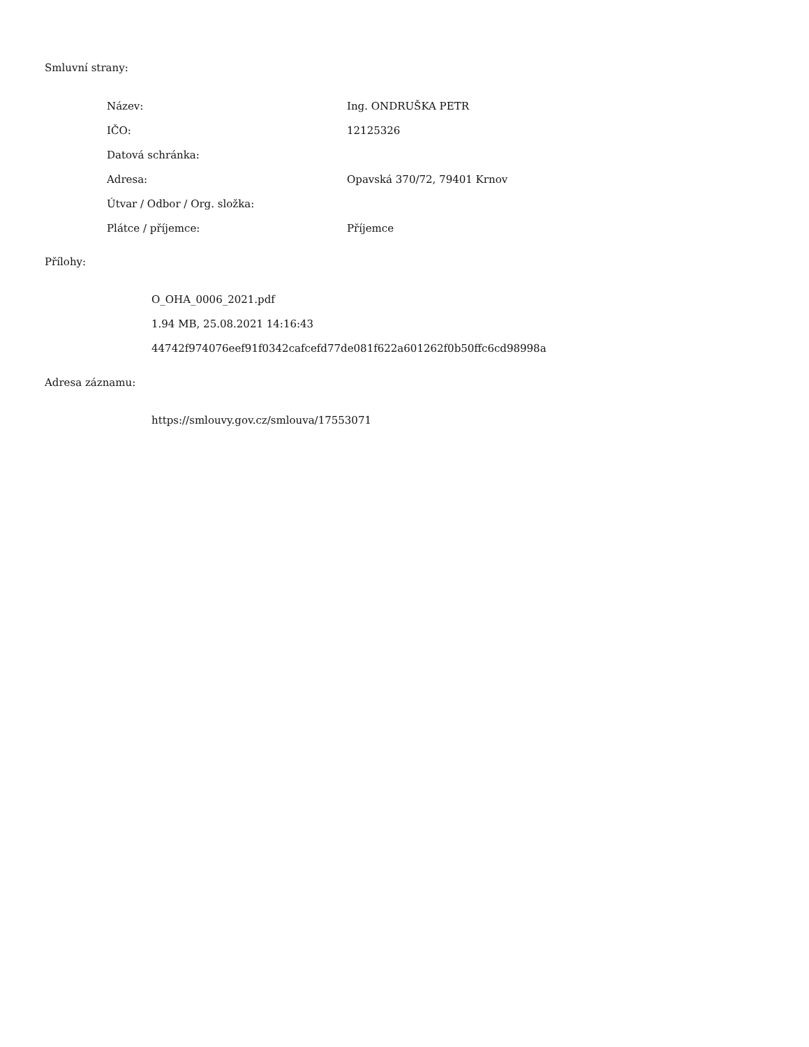Smluvní strany:
| Název: | Ing. ONDRUŠKA PETR |
| IČO: | 12125326 |
| Datová schránka: | |
| Adresa: | Opavská 370/72, 79401 Krnov |
| Útvar / Odbor / Org. složka: | |
| Plátce / příjemce: | Příjemce |
Přílohy:
O_OHA_0006_2021.pdf
1.94 MB, 25.08.2021 14:16:43
44742f974076eef91f0342cafcefd77de081f622a601262f0b50ffc6cd98998a
Adresa záznamu:
https://smlouvy.gov.cz/smlouva/17553071